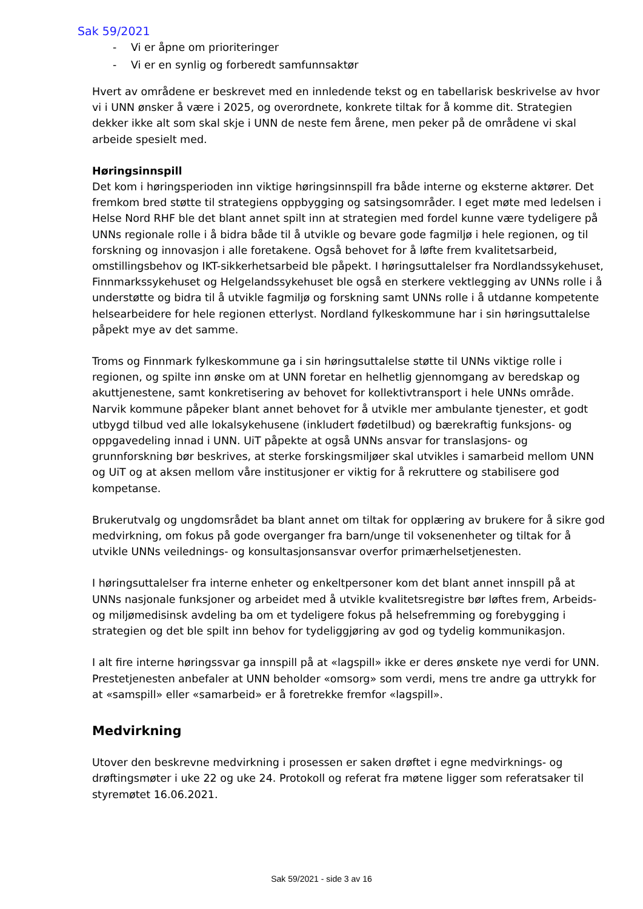Sak 59/2021
- Vi er åpne om prioriteringer
- Vi er en synlig og forberedt samfunnsaktør
Hvert av områdene er beskrevet med en innledende tekst og en tabellarisk beskrivelse av hvor vi i UNN ønsker å være i 2025, og overordnete, konkrete tiltak for å komme dit. Strategien dekker ikke alt som skal skje i UNN de neste fem årene, men peker på de områdene vi skal arbeide spesielt med.
Høringsinnspill
Det kom i høringsperioden inn viktige høringsinnspill fra både interne og eksterne aktører. Det fremkom bred støtte til strategiens oppbygging og satsingsområder. I eget møte med ledelsen i Helse Nord RHF ble det blant annet spilt inn at strategien med fordel kunne være tydeligere på UNNs regionale rolle i å bidra både til å utvikle og bevare gode fagmiljø i hele regionen, og til forskning og innovasjon i alle foretakene. Også behovet for å løfte frem kvalitetsarbeid, omstillingsbehov og IKT-sikkerhetsarbeid ble påpekt. I høringsuttalelser fra Nordlandssykehuset, Finnmarkssykehuset og Helgelandssykehuset ble også en sterkere vektlegging av UNNs rolle i å understøtte og bidra til å utvikle fagmiljø og forskning samt UNNs rolle i å utdanne kompetente helsearbeidere for hele regionen etterlyst. Nordland fylkeskommune har i sin høringsuttalelse påpekt mye av det samme.
Troms og Finnmark fylkeskommune ga i sin høringsuttalelse støtte til UNNs viktige rolle i regionen, og spilte inn ønske om at UNN foretar en helhetlig gjennomgang av beredskap og akuttjenestene, samt konkretisering av behovet for kollektivtransport i hele UNNs område. Narvik kommune påpeker blant annet behovet for å utvikle mer ambulante tjenester, et godt utbygd tilbud ved alle lokalsykehusene (inkludert fødetilbud) og bærekraftig funksjons- og oppgavedeling innad i UNN. UiT påpekte at også UNNs ansvar for translasjons- og grunnforskning bør beskrives, at sterke forskingsmiljøer skal utvikles i samarbeid mellom UNN og UiT og at aksen mellom våre institusjoner er viktig for å rekruttere og stabilisere god kompetanse.
Brukerutvalg og ungdomsrådet ba blant annet om tiltak for opplæring av brukere for å sikre god medvirkning, om fokus på gode overganger fra barn/unge til voksenenheter og tiltak for å utvikle UNNs veilednings- og konsultasjonsansvar overfor primærhelsetjenesten.
I høringsuttalelser fra interne enheter og enkeltpersoner kom det blant annet innspill på at UNNs nasjonale funksjoner og arbeidet med å utvikle kvalitetsregistre bør løftes frem, Arbeids- og miljømedisinsk avdeling ba om et tydeligere fokus på helsefremming og forebygging i strategien og det ble spilt inn behov for tydeliggjøring av god og tydelig kommunikasjon.
I alt fire interne høringssvar ga innspill på at «lagspill» ikke er deres ønskete nye verdi for UNN. Prestetjenesten anbefaler at UNN beholder «omsorg» som verdi, mens tre andre ga uttrykk for at «samspill» eller «samarbeid» er å foretrekke fremfor «lagspill».
Medvirkning
Utover den beskrevne medvirkning i prosessen er saken drøftet i egne medvirknings- og drøftingsmøter i uke 22 og uke 24. Protokoll og referat fra møtene ligger som referatsaker til styremøtet 16.06.2021.
Sak 59/2021 - side 3 av 16